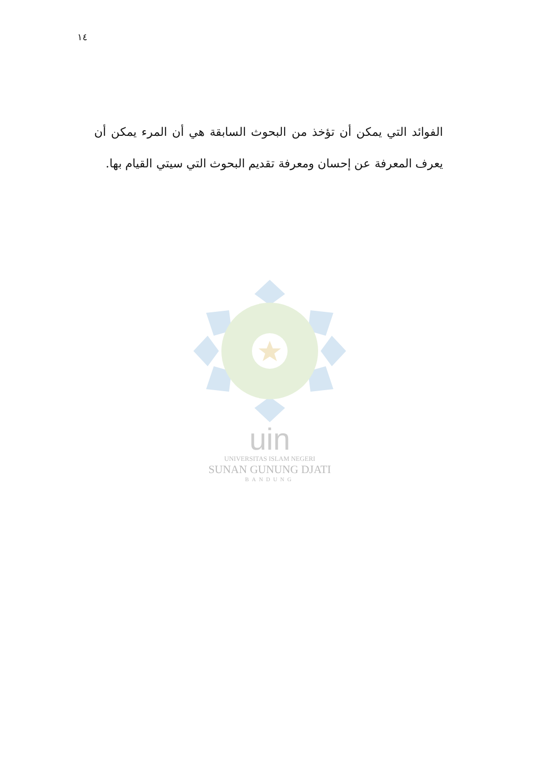١٤
الفوائد التي يمكن أن تؤخذ من البحوث السابقة هي أن المرء يمكن أن يعرف المعرفة عن إحسان ومعرفة تقديم البحوث التي سيتي القيام بها.
uin
UNIVERSITAS ISLAM NEGERI
SUNAN GUNUNG DJATI
BANDUNG